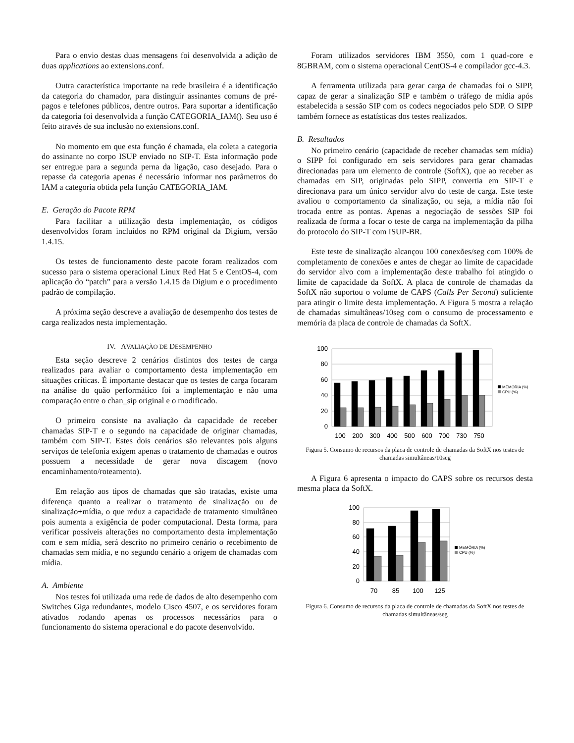Para o envio destas duas mensagens foi desenvolvida a adição de duas applications ao extensions.conf.
Outra característica importante na rede brasileira é a identificação da categoria do chamador, para distinguir assinantes comuns de pré-pagos e telefones públicos, dentre outros. Para suportar a identificação da categoria foi desenvolvida a função CATEGORIA_IAM(). Seu uso é feito através de sua inclusão no extensions.conf.
No momento em que esta função é chamada, ela coleta a categoria do assinante no corpo ISUP enviado no SIP-T. Esta informação pode ser entregue para a segunda perna da ligação, caso desejado. Para o repasse da categoria apenas é necessário informar nos parâmetros do IAM a categoria obtida pela função CATEGORIA_IAM.
E. Geração do Pacote RPM
Para facilitar a utilização desta implementação, os códigos desenvolvidos foram incluídos no RPM original da Digium, versão 1.4.15.
Os testes de funcionamento deste pacote foram realizados com sucesso para o sistema operacional Linux Red Hat 5 e CentOS-4, com aplicação do “patch” para a versão 1.4.15 da Digium e o procedimento padrão de compilação.
A próxima seção descreve a avaliação de desempenho dos testes de carga realizados nesta implementação.
IV. AVALIAÇÃO DE DESEMPENHO
Esta seção descreve 2 cenários distintos dos testes de carga realizados para avaliar o comportamento desta implementação em situações críticas. É importante destacar que os testes de carga focaram na análise do quão performático foi a implementação e não uma comparação entre o chan_sip original e o modificado.
O primeiro consiste na avaliação da capacidade de receber chamadas SIP-T e o segundo na capacidade de originar chamadas, também com SIP-T. Estes dois cenários são relevantes pois alguns serviços de telefonia exigem apenas o tratamento de chamadas e outros possuem a necessidade de gerar nova discagem (novo encaminhamento/roteamento).
Em relação aos tipos de chamadas que são tratadas, existe uma diferença quanto a realizar o tratamento de sinalização ou de sinalização+mídia, o que reduz a capacidade de tratamento simultâneo pois aumenta a exigência de poder computacional. Desta forma, para verificar possíveis alterações no comportamento desta implementação com e sem mídia, será descrito no primeiro cenário o recebimento de chamadas sem mídia, e no segundo cenário a origem de chamadas com mídia.
A. Ambiente
Nos testes foi utilizada uma rede de dados de alto desempenho com Switches Giga redundantes, modelo Cisco 4507, e os servidores foram ativados rodando apenas os processos necessários para o funcionamento do sistema operacional e do pacote desenvolvido.
Foram utilizados servidores IBM 3550, com 1 quad-core e 8GBRAM, com o sistema operacional CentOS-4 e compilador gcc-4.3.
A ferramenta utilizada para gerar carga de chamadas foi o SIPP, capaz de gerar a sinalização SIP e também o tráfego de mídia após estabelecida a sessão SIP com os codecs negociados pelo SDP. O SIPP também fornece as estatísticas dos testes realizados.
B. Resultados
No primeiro cenário (capacidade de receber chamadas sem mídia) o SIPP foi configurado em seis servidores para gerar chamadas direcionadas para um elemento de controle (SoftX), que ao receber as chamadas em SIP, originadas pelo SIPP, convertia em SIP-T e direcionava para um único servidor alvo do teste de carga. Este teste avaliou o comportamento da sinalização, ou seja, a mídia não foi trocada entre as pontas. Apenas a negociação de sessões SIP foi realizada de forma a focar o teste de carga na implementação da pilha do protocolo do SIP-T com ISUP-BR.
Este teste de sinalização alcançou 100 conexões/seg com 100% de completamento de conexões e antes de chegar ao limite de capacidade do servidor alvo com a implementação deste trabalho foi atingido o limite de capacidade da SoftX. A placa de controle de chamadas da SoftX não suportou o volume de CAPS (Calls Per Second) suficiente para atingir o limite desta implementação. A Figura 5 mostra a relação de chamadas simultâneas/10seg com o consumo de processamento e memória da placa de controle de chamadas da SoftX.
100
80
60
40
20
0
100
200
300
400
500
600
700
730
750
MEMÓRIA (%)
CPU (%)
Figura 5. Consumo de recursos da placa de controle de chamadas da SoftX nos testes de chamadas simultâneas/10seg
A Figura 6 apresenta o impacto do CAPS sobre os recursos desta mesma placa da SoftX.
100
80
60
40
20
0
70
85
100
125
MEMÓRIA (%)
CPU (%)
Figura 6. Consumo de recursos da placa de controle de chamadas da SoftX nos testes de chamadas simultâneas/seg